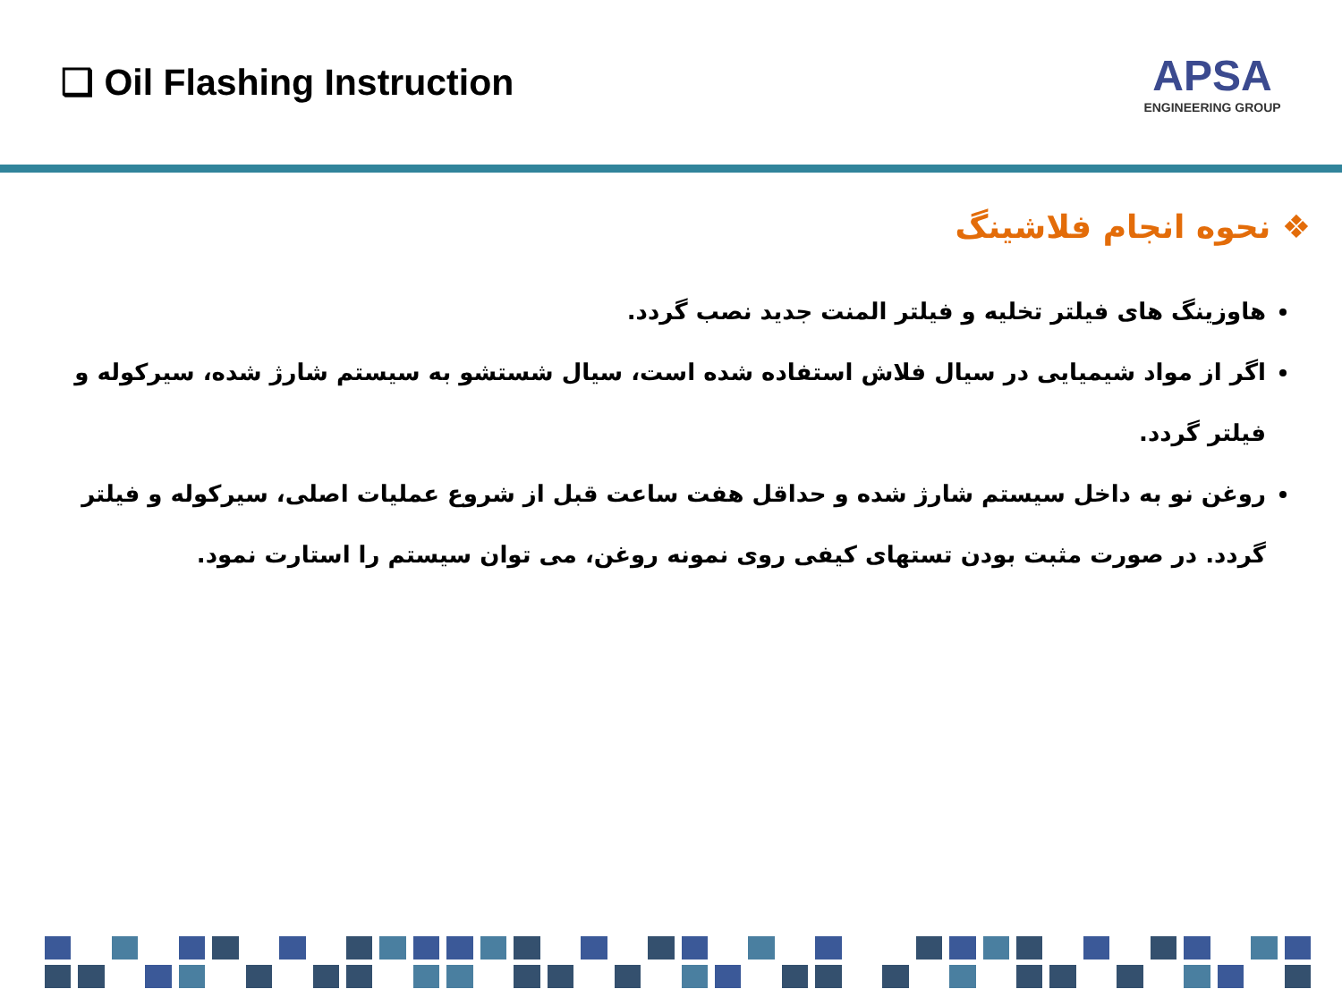❑ Oil Flashing Instruction
APSA
ENGINEERING GROUP
❖ نحوه انجام فلاشینگ
هاوزینگ های فیلتر تخلیه و فیلتر المنت جدید نصب گردد.
اگر از مواد شیمیایی در سیال فلاش استفاده شده است، سیال شستشو به سیستم شارژ شده، سیرکوله و فیلتر گردد.
روغن نو به داخل سیستم شارژ شده و حداقل هفت ساعت قبل از شروع عملیات اصلی، سیرکوله و فیلتر گردد. در صورت مثبت بودن تستهای کیفی روی نمونه روغن، می توان سیستم را استارت نمود.